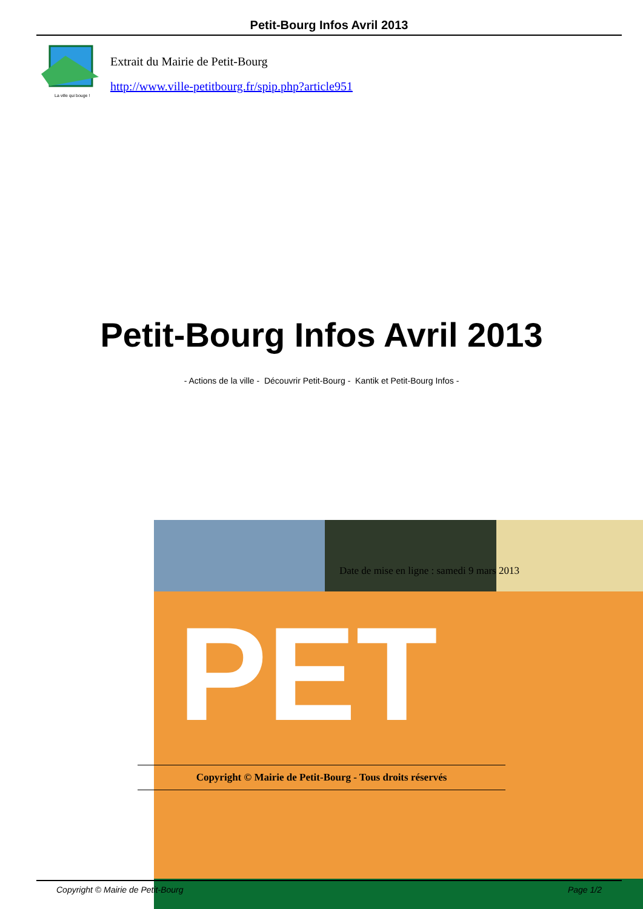Petit-Bourg Infos Avril 2013
La ville qui bouge !
Extrait du Mairie de Petit-Bourg
http://www.ville-petitbourg.fr/spip.php?article951
Petit-Bourg Infos Avril 2013
- Actions de la ville - Découvrir Petit-Bourg - Kantik et Petit-Bourg Infos -
PET
Date de mise en ligne : samedi 9 mars 2013
Copyright © Mairie de Petit-Bourg - Tous droits réservés
Copyright © Mairie de Petit-Bourg Page 1/2